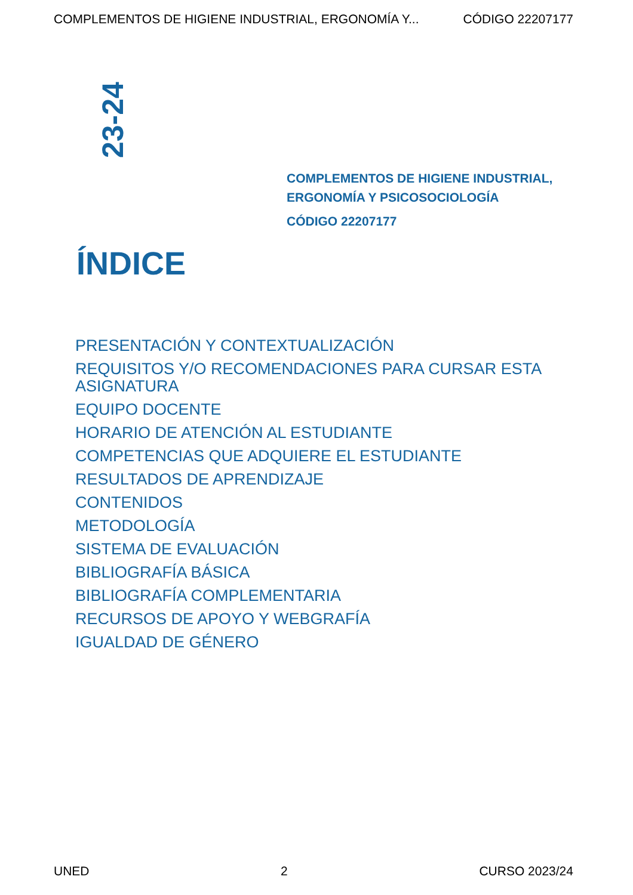COMPLEMENTOS DE HIGIENE INDUSTRIAL, ERGONOMÍA Y... CÓDIGO 22207177
23-24
COMPLEMENTOS DE HIGIENE INDUSTRIAL,
ERGONOMÍA Y PSICOSOCIOLOGÍA
CÓDIGO 22207177
ÍNDICE
PRESENTACIÓN Y CONTEXTUALIZACIÓN
REQUISITOS Y/O RECOMENDACIONES PARA CURSAR ESTA ASIGNATURA
EQUIPO DOCENTE
HORARIO DE ATENCIÓN AL ESTUDIANTE
COMPETENCIAS QUE ADQUIERE EL ESTUDIANTE
RESULTADOS DE APRENDIZAJE
CONTENIDOS
METODOLOGÍA
SISTEMA DE EVALUACIÓN
BIBLIOGRAFÍA BÁSICA
BIBLIOGRAFÍA COMPLEMENTARIA
RECURSOS DE APOYO Y WEBGRAFÍA
IGUALDAD DE GÉNERO
UNED 2 CURSO 2023/24